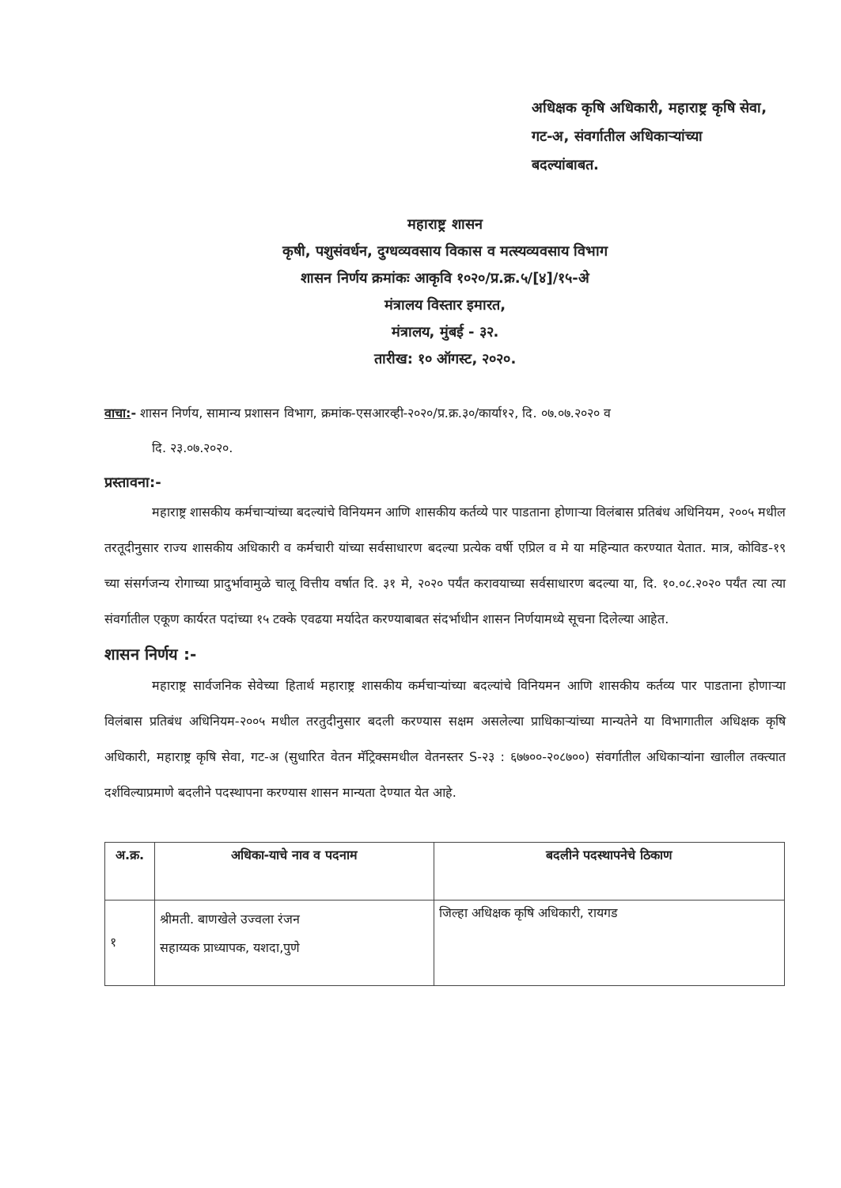अधिक्षक कृषि अधिकारी, महाराष्ट्र कृषि सेवा,
गट-अ, संवर्गातील अधिकाऱ्यांच्या
बदल्यांबाबत.
महाराष्ट्र शासन
कृषी, पशुसंवर्धन, दुग्धव्यवसाय विकास व मत्स्यव्यवसाय विभाग
शासन निर्णय क्रमांकः आकृवि १०२०/प्र.क्र.५/[४]/१५-अे
मंत्रालय विस्तार इमारत,
मंत्रालय, मुंबई - ३२.
तारीख: १० ऑगस्ट, २०२०.
वाचा:- शासन निर्णय, सामान्य प्रशासन विभाग, क्रमांक-एसआरव्ही-२०२०/प्र.क्र.३०/कार्या१२, दि. ०७.०७.२०२० व
दि. २३.०७.२०२०.
प्रस्तावना:-
महाराष्ट्र शासकीय कर्मचाऱ्यांच्या बदल्यांचे विनियमन आणि शासकीय कर्तव्ये पार पाडताना होणाऱ्या विलंबास प्रतिबंध अधिनियम, २००५ मधील तरतूदीनुसार राज्य शासकीय अधिकारी व कर्मचारी यांच्या सर्वसाधारण बदल्या प्रत्येक वर्षी एप्रिल व मे या महिन्यात करण्यात येतात. मात्र, कोविड-१९ च्या संसर्गजन्य रोगाच्या प्रादुर्भावामुळे चालू वित्तीय वर्षात दि. ३१ मे, २०२० पर्यंत करावयाच्या सर्वसाधारण बदल्या या, दि. १०.०८.२०२० पर्यंत त्या त्या संवर्गातील एकूण कार्यरत पदांच्या १५ टक्के एवढया मर्यादेत करण्याबाबत संदर्भाधीन शासन निर्णयामध्ये सूचना दिलेल्या आहेत.
शासन निर्णय :-
महाराष्ट्र सार्वजनिक सेवेच्या हितार्थ महाराष्ट्र शासकीय कर्मचाऱ्यांच्या बदल्यांचे विनियमन आणि शासकीय कर्तव्य पार पाडताना होणाऱ्या विलंबास प्रतिबंध अधिनियम-२००५ मधील तरतुदीनुसार बदली करण्यास सक्षम असलेल्या प्राधिकाऱ्यांच्या मान्यतेने या विभागातील अधिक्षक कृषि अधिकारी, महाराष्ट्र कृषि सेवा, गट-अ (सुधारित वेतन मॅट्रिक्समधील वेतनस्तर S-२३ : ६७७००-२०८७००) संवर्गातील अधिकाऱ्यांना खालील तक्त्यात दर्शविल्याप्रमाणे बदलीने पदस्थापना करण्यास शासन मान्यता देण्यात येत आहे.
| अ.क्र. | अधिका-याचे नाव व पदनाम | बदलीने पदस्थापनेचे ठिकाण |
| --- | --- | --- |
| १ | श्रीमती. बाणखेले उज्वला रंजन सहाय्यक प्राध्यापक, यशदा,पुणे | जिल्हा अधिक्षक कृषि अधिकारी, रायगड |